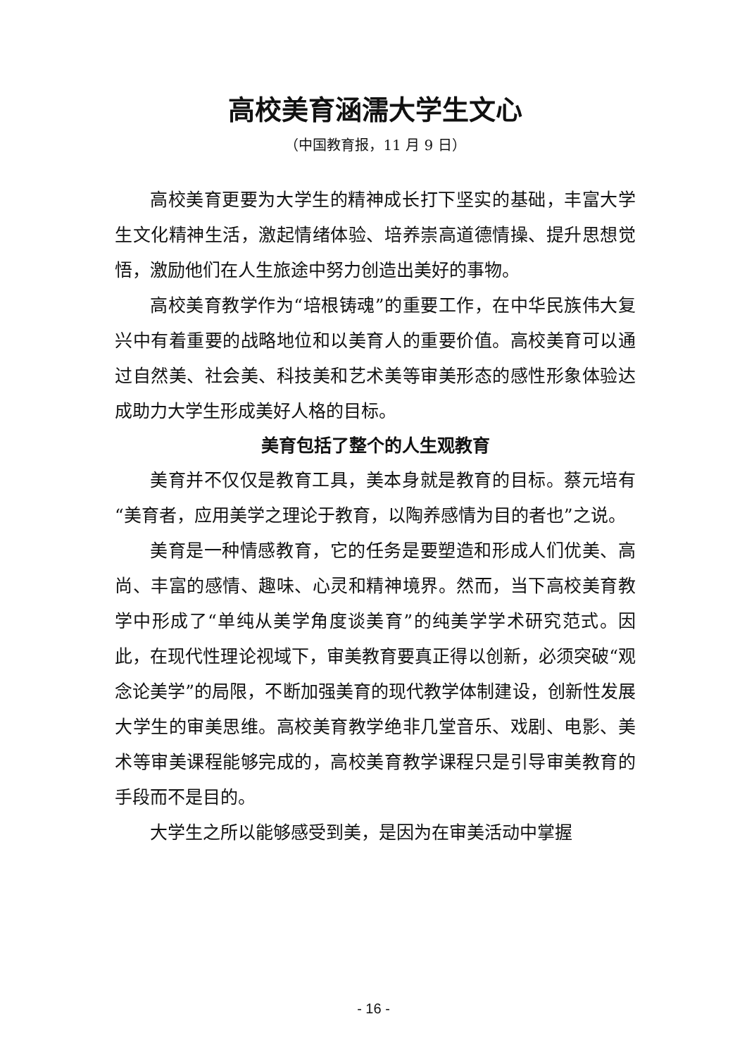高校美育涵濡大学生文心
（中国教育报，11 月 9 日）
高校美育更要为大学生的精神成长打下坚实的基础，丰富大学生文化精神生活，激起情绪体验、培养崇高道德情操、提升思想觉悟，激励他们在人生旅途中努力创造出美好的事物。
高校美育教学作为“培根铸魂”的重要工作，在中华民族伟大复兴中有着重要的战略地位和以美育人的重要价值。高校美育可以通过自然美、社会美、科技美和艺术美等审美形态的感性形象体验达成助力大学生形成美好人格的目标。
美育包括了整个的人生观教育
美育并不仅仅是教育工具，美本身就是教育的目标。蔡元培有“美育者，应用美学之理论于教育，以陶养感情为目的者也”之说。
美育是一种情感教育，它的任务是要塑造和形成人们优美、高尚、丰富的感情、趣味、心灵和精神境界。然而，当下高校美育教学中形成了“单纯从美学角度谈美育”的纯美学学术研究范式。因此，在现代性理论视域下，审美教育要真正得以创新，必须突破“观念论美学”的局限，不断加强美育的现代教学体制建设，创新性发展大学生的审美思维。高校美育教学绝非几堂音乐、戏剧、电影、美术等审美课程能够完成的，高校美育教学课程只是引导审美教育的手段而不是目的。
大学生之所以能够感受到美，是因为在审美活动中掌握
- 16 -